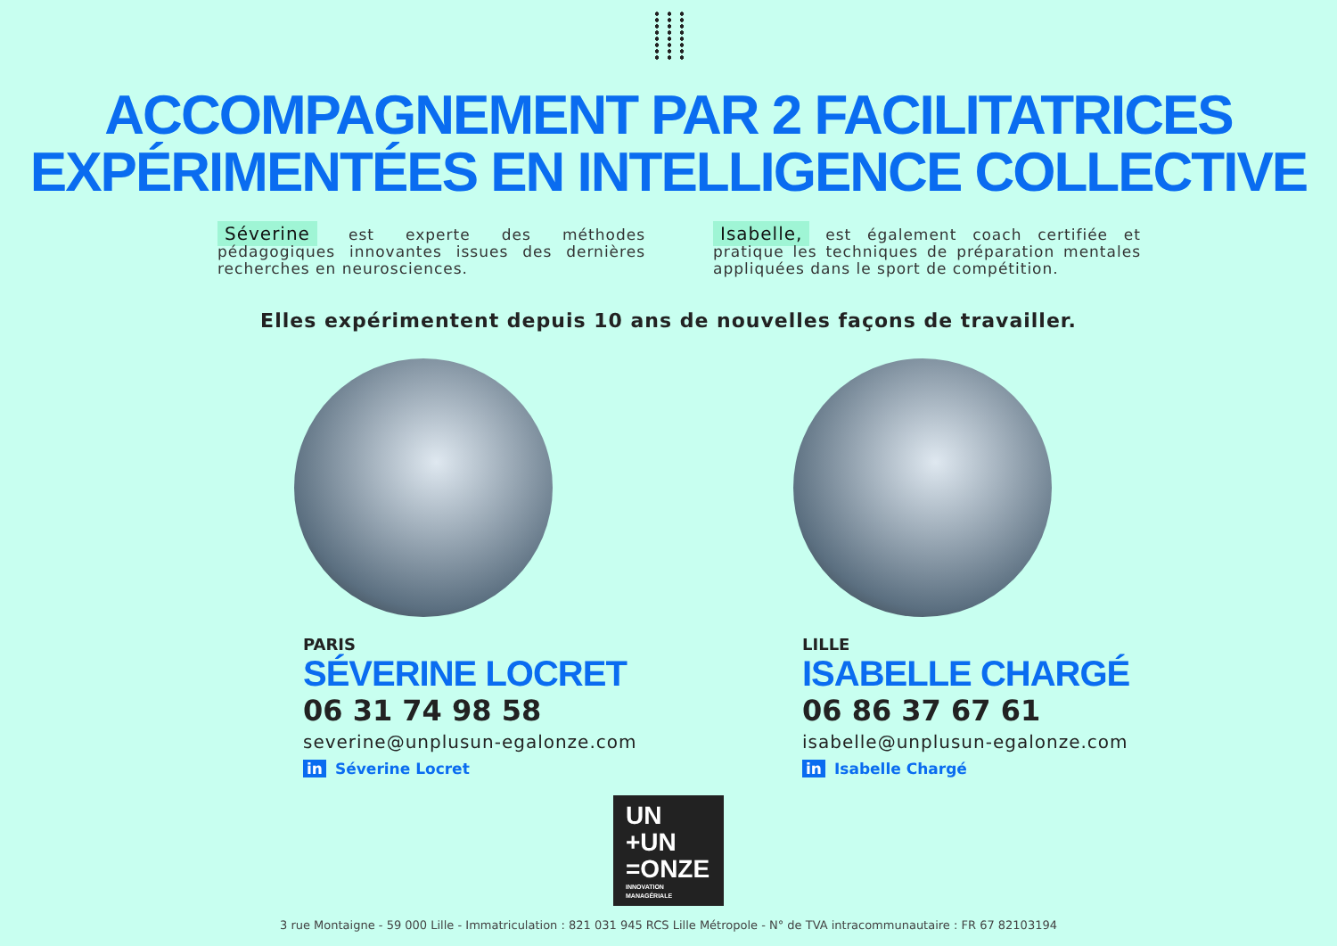ACCOMPAGNEMENT PAR 2 FACILITATRICES
EXPÉRIMENTÉES EN INTELLIGENCE COLLECTIVE
Séverine est experte des méthodes pédagogiques innovantes issues des dernières recherches en neurosciences.
Isabelle, est également coach certifiée et pratique les techniques de préparation mentales appliquées dans le sport de compétition.
Elles expérimentent depuis 10 ans de nouvelles façons de travailler.
PARIS
SÉVERINE LOCRET
06 31 74 98 58
severine@unplusun-egalonze.com
in Séverine Locret
LILLE
ISABELLE CHARGÉ
06 86 37 67 61
isabelle@unplusun-egalonze.com
in Isabelle Chargé
UN
+UN
=ONZE
INNOVATION MANAGÉRIALE
3 rue Montaigne - 59 000 Lille - Immatriculation : 821 031 945 RCS Lille Métropole - N° de TVA intracommunautaire : FR 67 82103194